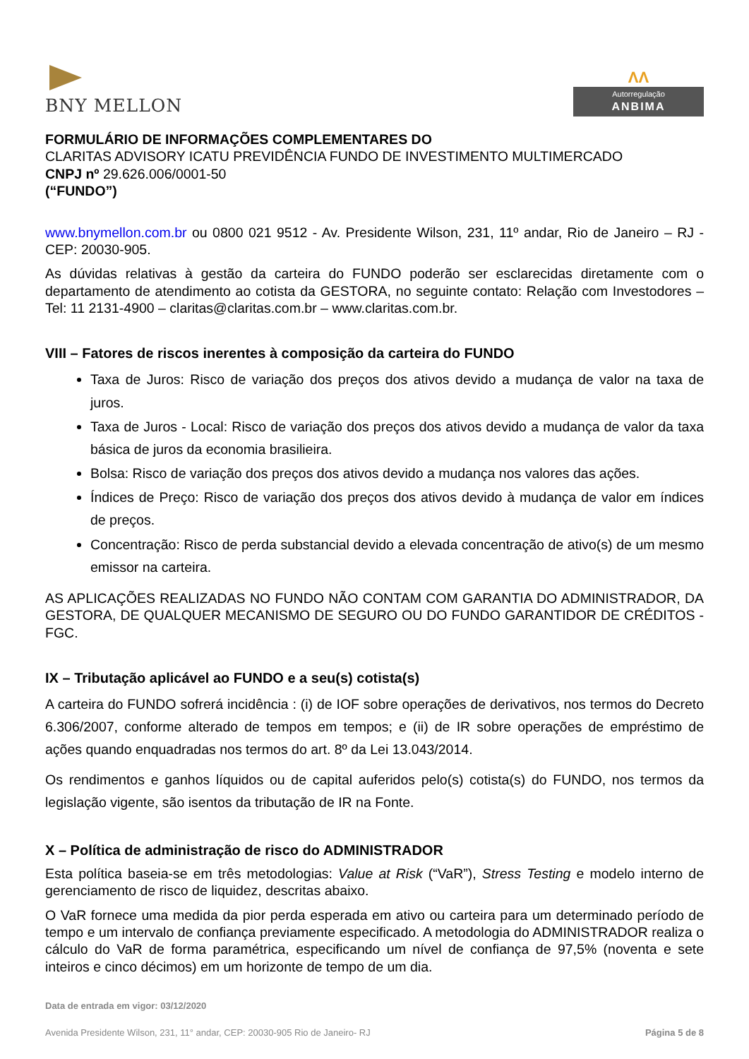BNY MELLON
ΛΛ
Autorregulação
ANBIMA
FORMULÁRIO DE INFORMAÇÕES COMPLEMENTARES DO
CLARITAS ADVISORY ICATU PREVIDÊNCIA FUNDO DE INVESTIMENTO MULTIMERCADO
CNPJ nº 29.626.006/0001-50
(“FUNDO”)
www.bnymellon.com.br ou 0800 021 9512 - Av. Presidente Wilson, 231, 11º andar, Rio de Janeiro – RJ - CEP: 20030-905.
As dúvidas relativas à gestão da carteira do FUNDO poderão ser esclarecidas diretamente com o departamento de atendimento ao cotista da GESTORA, no seguinte contato: Relação com Investodores – Tel: 11 2131-4900 – claritas@claritas.com.br – www.claritas.com.br.
VIII – Fatores de riscos inerentes à composição da carteira do FUNDO
Taxa de Juros: Risco de variação dos preços dos ativos devido a mudança de valor na taxa de juros.
Taxa de Juros - Local: Risco de variação dos preços dos ativos devido a mudança de valor da taxa básica de juros da economia brasilieira.
Bolsa: Risco de variação dos preços dos ativos devido a mudança nos valores das ações.
Índices de Preço: Risco de variação dos preços dos ativos devido à mudança de valor em índices de preços.
Concentração: Risco de perda substancial devido a elevada concentração de ativo(s) de um mesmo emissor na carteira.
AS APLICAÇÕES REALIZADAS NO FUNDO NÃO CONTAM COM GARANTIA DO ADMINISTRADOR, DA GESTORA, DE QUALQUER MECANISMO DE SEGURO OU DO FUNDO GARANTIDOR DE CRÉDITOS - FGC.
IX – Tributação aplicável ao FUNDO e a seu(s) cotista(s)
A carteira do FUNDO sofrerá incidência : (i) de IOF sobre operações de derivativos, nos termos do Decreto 6.306/2007, conforme alterado de tempos em tempos; e (ii) de IR sobre operações de empréstimo de ações quando enquadradas nos termos do art. 8º da Lei 13.043/2014.
Os rendimentos e ganhos líquidos ou de capital auferidos pelo(s) cotista(s) do FUNDO, nos termos da legislação vigente, são isentos da tributação de IR na Fonte.
X – Política de administração de risco do ADMINISTRADOR
Esta política baseia-se em três metodologias: Value at Risk (“VaR”), Stress Testing e modelo interno de gerenciamento de risco de liquidez, descritas abaixo.
O VaR fornece uma medida da pior perda esperada em ativo ou carteira para um determinado período de tempo e um intervalo de confiança previamente especificado. A metodologia do ADMINISTRADOR realiza o cálculo do VaR de forma paramétrica, especificando um nível de confiança de 97,5% (noventa e sete inteiros e cinco décimos) em um horizonte de tempo de um dia.
Data de entrada em vigor: 03/12/2020
Avenida Presidente Wilson, 231, 11° andar, CEP: 20030-905 Rio de Janeiro- RJ Página 5 de 8